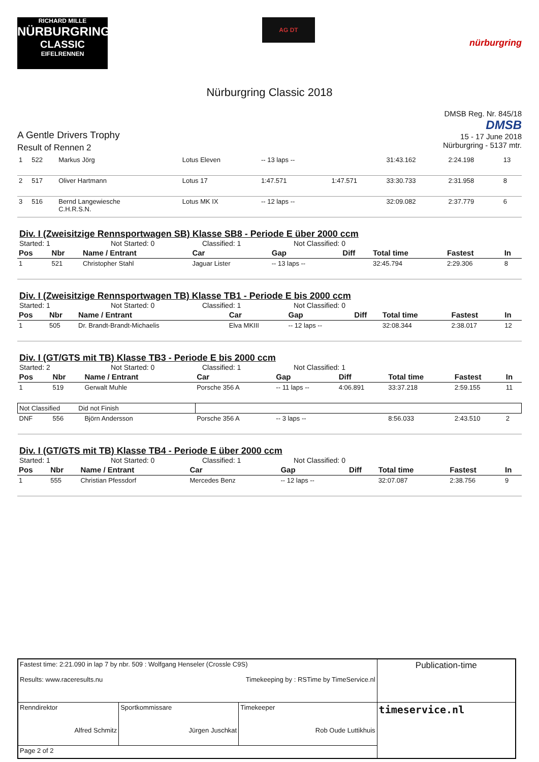RICHARD MILLE
NÜRBURGRING
CLASSIC
EIFELRENNEN
AG DT
nürburgring
Nürburgring Classic 2018
A Gentle Drivers Trophy
Result of Rennen 2
DMSB Reg. Nr. 845/18
DMSB
15 - 17 June 2018
Nürburgring - 5137 mtr.
| 1 | 522 | Markus Jörg | Lotus Eleven | -- 13 laps -- | | 31:43.162 | 2:24.198 | 13 |
| 2 | 517 | Oliver Hartmann | Lotus 17 | 1:47.571 | 1:47.571 | 33:30.733 | 2:31.958 | 8 |
| 3 | 516 | Bernd Langewiesche C.H.R.S.N. | Lotus MK IX | -- 12 laps -- | | 32:09.082 | 2:37.779 | 6 |
Div. I (Zweisitzige Rennsportwagen SB) Klasse SB8 - Periode E über 2000 ccm
Started: 1 Not Started: 0 Classified: 1 Not Classified: 0
| Pos | Nbr | Name / Entrant | Car | Gap | Diff | Total time | Fastest | In |
| --- | --- | --- | --- | --- | --- | --- | --- | --- |
| 1 | 521 | Christopher Stahl | Jaguar Lister | -- 13 laps -- | | 32:45.794 | 2:29.306 | 8 |
Div. I (Zweisitzige Rennsportwagen TB) Klasse TB1 - Periode E bis 2000 ccm
Started: 1 Not Started: 0 Classified: 1 Not Classified: 0
| Pos | Nbr | Name / Entrant | Car | Gap | Diff | Total time | Fastest | In |
| --- | --- | --- | --- | --- | --- | --- | --- | --- |
| 1 | 505 | Dr. Brandt-Brandt-Michaelis | Elva MKIII | -- 12 laps -- | | 32:08.344 | 2:38.017 | 12 |
Div. I (GT/GTS mit TB) Klasse TB3 - Periode E bis 2000 ccm
Started: 2 Not Started: 0 Classified: 1 Not Classified: 1
| Pos | Nbr | Name / Entrant | Car | Gap | Diff | Total time | Fastest | In |
| --- | --- | --- | --- | --- | --- | --- | --- | --- |
| 1 | 519 | Gerwalt Muhle | Porsche 356 A | -- 11 laps -- | 4:06.891 | 33:37.218 | 2:59.155 | 11 |
| Not Classified Did not Finish | | | | | | | | |
| DNF | 556 | Björn Andersson | Porsche 356 A | -- 3 laps -- | | 8:56.033 | 2:43.510 | 2 |
Div. I (GT/GTS mit TB) Klasse TB4 - Periode E über 2000 ccm
Started: 1 Not Started: 0 Classified: 1 Not Classified: 0
| Pos | Nbr | Name / Entrant | Car | Gap | Diff | Total time | Fastest | In |
| --- | --- | --- | --- | --- | --- | --- | --- | --- |
| 1 | 555 | Christian Pfessdorf | Mercedes Benz | -- 12 laps -- | | 32:07.087 | 2:38.756 | 9 |
| Fastest time: 2:21.090 in lap 7 by nbr. 509 : Wolfgang Henseler (Crossle C9S) Results: www.raceresults.nu Timekeeping by : RSTime by TimeService.nl | | | Publication-time |
| Renndirektor Alfred Schmitz | Sportkommissare Jürgen Juschkat | Timekeeper Rob Oude Luttikhuis | timeservice.nl |
| Page 2 of 2 | | | |